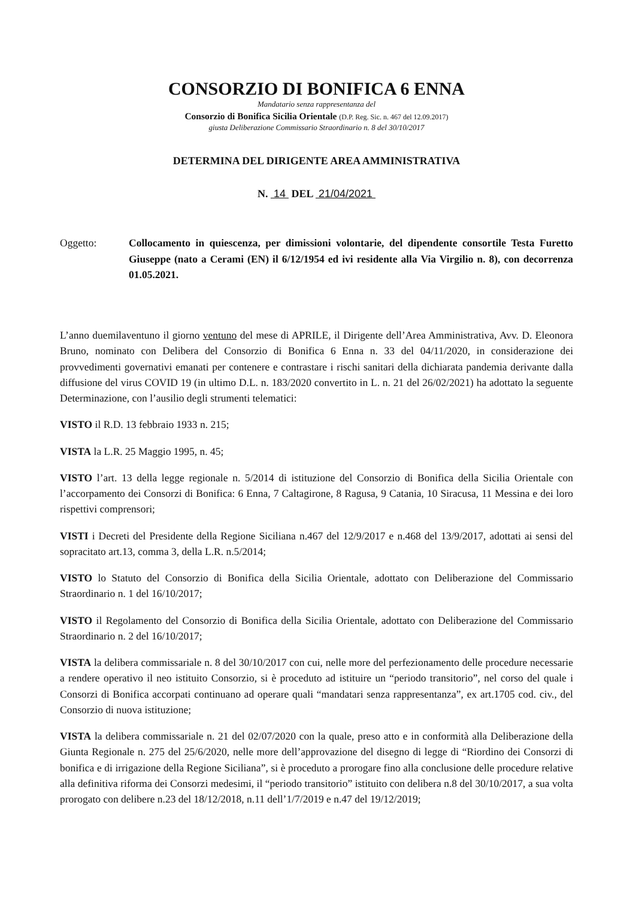CONSORZIO DI BONIFICA 6 ENNA
Mandatario senza rappresentanza del
Consorzio di Bonifica Sicilia Orientale (D.P. Reg. Sic. n. 467 del 12.09.2017)
giusta Deliberazione Commissario Straordinario n. 8 del 30/10/2017
DETERMINA DEL DIRIGENTE AREA AMMINISTRATIVA
N. 14 DEL 21/04/2021
Oggetto: Collocamento in quiescenza, per dimissioni volontarie, del dipendente consortile Testa Furetto Giuseppe (nato a Cerami (EN) il 6/12/1954 ed ivi residente alla Via Virgilio n. 8), con decorrenza 01.05.2021.
L’anno duemilaventuno il giorno ventuno del mese di APRILE, il Dirigente dell’Area Amministrativa, Avv. D. Eleonora Bruno, nominato con Delibera del Consorzio di Bonifica 6 Enna n. 33 del 04/11/2020, in considerazione dei provvedimenti governativi emanati per contenere e contrastare i rischi sanitari della dichiarata pandemia derivante dalla diffusione del virus COVID 19 (in ultimo D.L. n. 183/2020 convertito in L. n. 21 del 26/02/2021) ha adottato la seguente Determinazione, con l’ausilio degli strumenti telematici:
VISTO il R.D. 13 febbraio 1933 n. 215;
VISTA la L.R. 25 Maggio 1995, n. 45;
VISTO l’art. 13 della legge regionale n. 5/2014 di istituzione del Consorzio di Bonifica della Sicilia Orientale con l’accorpamento dei Consorzi di Bonifica: 6 Enna, 7 Caltagirone, 8 Ragusa, 9 Catania, 10 Siracusa, 11 Messina e dei loro rispettivi comprensori;
VISTI i Decreti del Presidente della Regione Siciliana n.467 del 12/9/2017 e n.468 del 13/9/2017, adottati ai sensi del sopracitato art.13, comma 3, della L.R. n.5/2014;
VISTO lo Statuto del Consorzio di Bonifica della Sicilia Orientale, adottato con Deliberazione del Commissario Straordinario n. 1 del 16/10/2017;
VISTO il Regolamento del Consorzio di Bonifica della Sicilia Orientale, adottato con Deliberazione del Commissario Straordinario n. 2 del 16/10/2017;
VISTA la delibera commissariale n. 8 del 30/10/2017 con cui, nelle more del perfezionamento delle procedure necessarie a rendere operativo il neo istituito Consorzio, si è proceduto ad istituire un “periodo transitorio”, nel corso del quale i Consorzi di Bonifica accorpati continuano ad operare quali “mandatari senza rappresentanza”, ex art.1705 cod. civ., del Consorzio di nuova istituzione;
VISTA la delibera commissariale n. 21 del 02/07/2020 con la quale, preso atto e in conformità alla Deliberazione della Giunta Regionale n. 275 del 25/6/2020, nelle more dell’approvazione del disegno di legge di “Riordino dei Consorzi di bonifica e di irrigazione della Regione Siciliana”, si è proceduto a prorogare fino alla conclusione delle procedure relative alla definitiva riforma dei Consorzi medesimi, il “periodo transitorio” istituito con delibera n.8 del 30/10/2017, a sua volta prorogato con delibere n.23 del 18/12/2018, n.11 dell’1/7/2019 e n.47 del 19/12/2019;